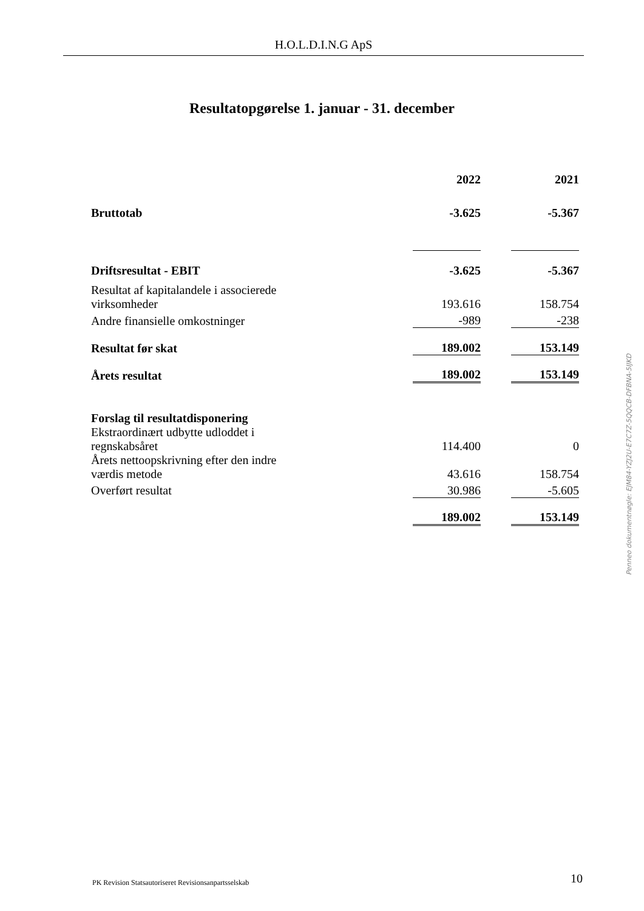H.O.L.D.I.N.G ApS
Resultatopgørelse 1. januar - 31. december
| | 2022 | | 2021 |
| Bruttotab | -3.625 | | -5.367 |
| Driftsresultat - EBIT | -3.625 | | -5.367 |
| Resultat af kapitalandele i associerede virksomheder | 193.616 | | 158.754 |
| Andre finansielle omkostninger | -989 | | -238 |
| Resultat før skat | 189.002 | | 153.149 |
| Årets resultat | 189.002 | | 153.149 |
| Forslag til resultatdisponering | | | |
| Ekstraordinært udbytte udloddet i regnskabsåret | 114.400 | | 0 |
| Årets nettoopskrivning efter den indre værdis metode | 43.616 | | 158.754 |
| Overført resultat | 30.986 | | -5.605 |
| | 189.002 | | 153.149 |
Penneo dokumentnøgle: EJM84-YZJ2U-E7C7Z-5QQCB-DFBNA-5IJKD
PK Revision Statsautoriseret Revisionsanpartsselskab
10